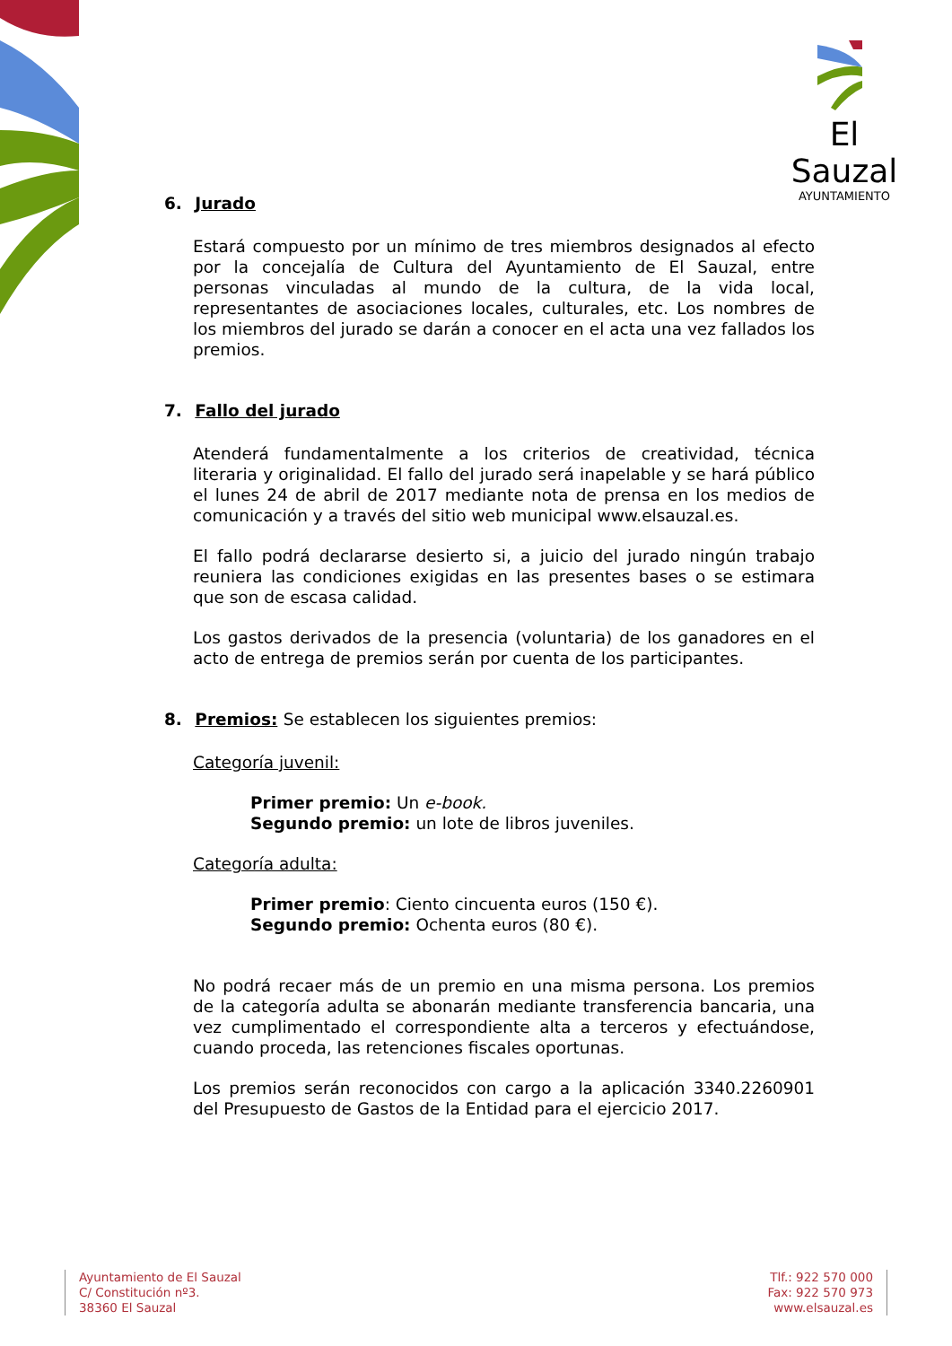El Sauzal
AYUNTAMIENTO
6. Jurado
Estará compuesto por un mínimo de tres miembros designados al efecto por la concejalía de Cultura del Ayuntamiento de El Sauzal, entre personas vinculadas al mundo de la cultura, de la vida local, representantes de asociaciones locales, culturales, etc. Los nombres de los miembros del jurado se darán a conocer en el acta una vez fallados los premios.
7. Fallo del jurado
Atenderá fundamentalmente a los criterios de creatividad, técnica literaria y originalidad. El fallo del jurado será inapelable y se hará público el lunes 24 de abril de 2017 mediante nota de prensa en los medios de comunicación y a través del sitio web municipal www.elsauzal.es.
El fallo podrá declararse desierto si, a juicio del jurado ningún trabajo reuniera las condiciones exigidas en las presentes bases o se estimara que son de escasa calidad.
Los gastos derivados de la presencia (voluntaria) de los ganadores en el acto de entrega de premios serán por cuenta de los participantes.
8. Premios: Se establecen los siguientes premios:
Categoría juvenil:
Primer premio: Un e-book.
Segundo premio: un lote de libros juveniles.
Categoría adulta:
Primer premio: Ciento cincuenta euros (150 €).
Segundo premio: Ochenta euros (80 €).
No podrá recaer más de un premio en una misma persona. Los premios de la categoría adulta se abonarán mediante transferencia bancaria, una vez cumplimentado el correspondiente alta a terceros y efectuándose, cuando proceda, las retenciones fiscales oportunas.
Los premios serán reconocidos con cargo a la aplicación 3340.2260901 del Presupuesto de Gastos de la Entidad para el ejercicio 2017.
Ayuntamiento de El Sauzal
C/ Constitución nº3.
38360 El Sauzal
Tlf.: 922 570 000
Fax: 922 570 973
www.elsauzal.es